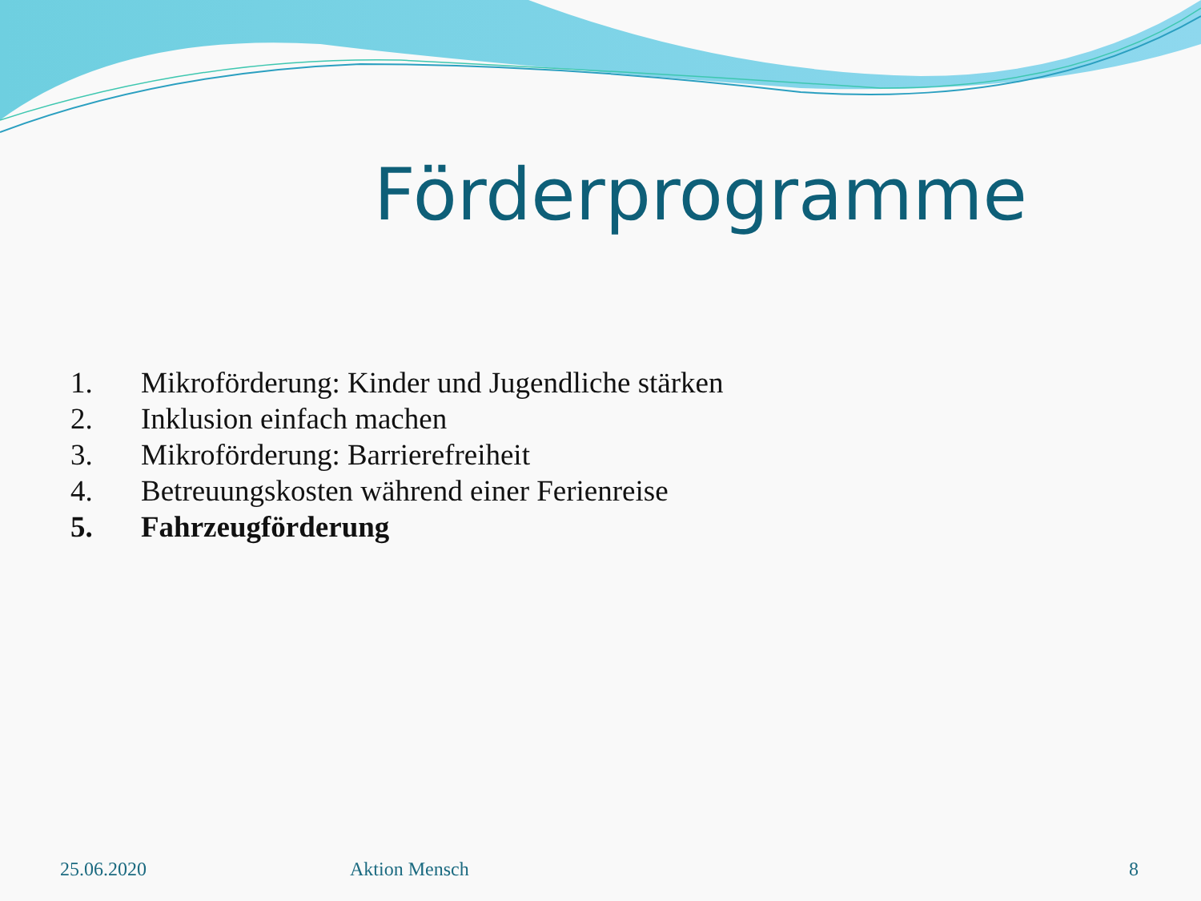Förderprogramme
1. Mikroförderung: Kinder und Jugendliche stärken
2. Inklusion einfach machen
3. Mikroförderung: Barrierefreiheit
4. Betreuungskosten während einer Ferienreise
5. Fahrzeugförderung
25.06.2020 Aktion Mensch 8